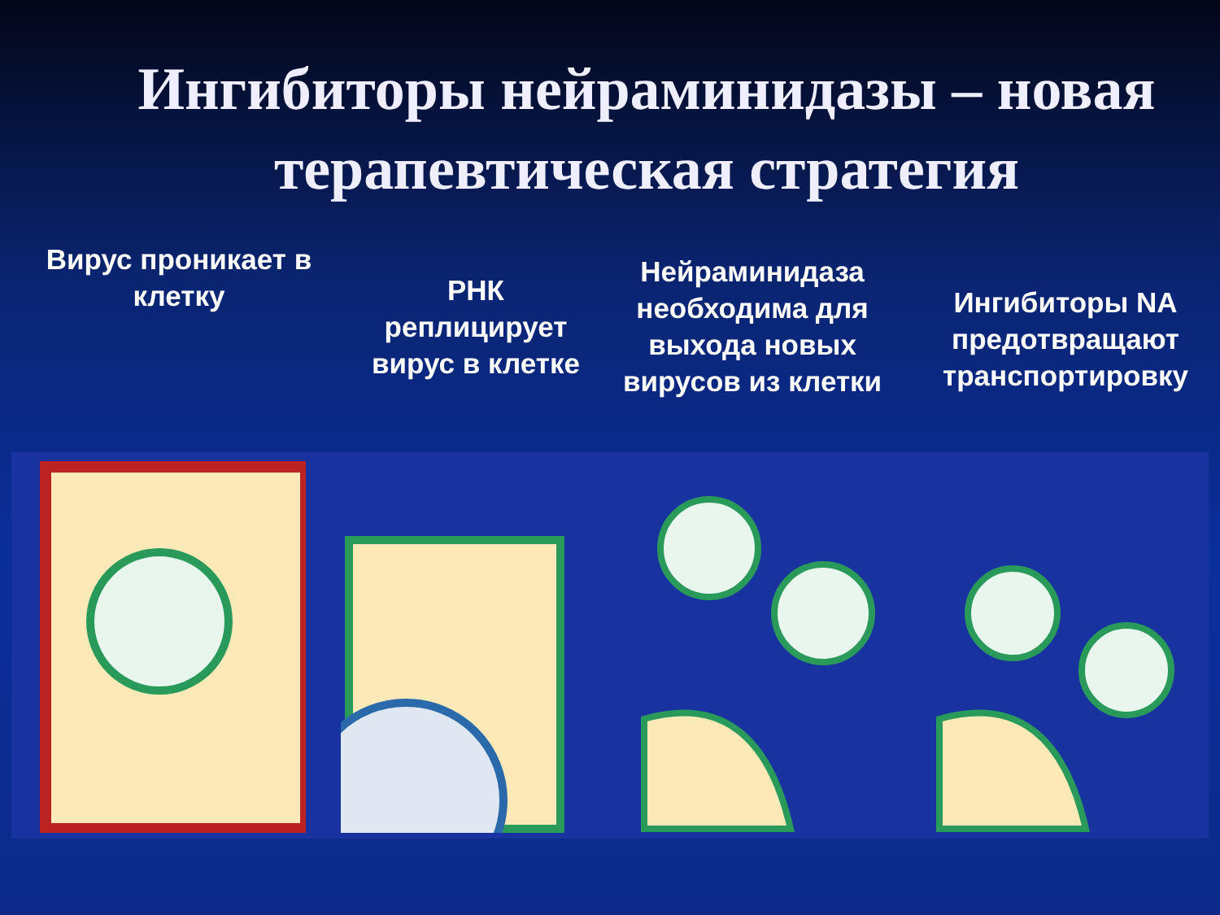Ингибиторы нейраминидазы – новая терапевтическая стратегия
Вирус проникает в клетку
РНК реплицирует вирус в клетке
Нейраминидаза необходима для выхода новых вирусов из клетки
Ингибиторы NA предотвращают транспортировку